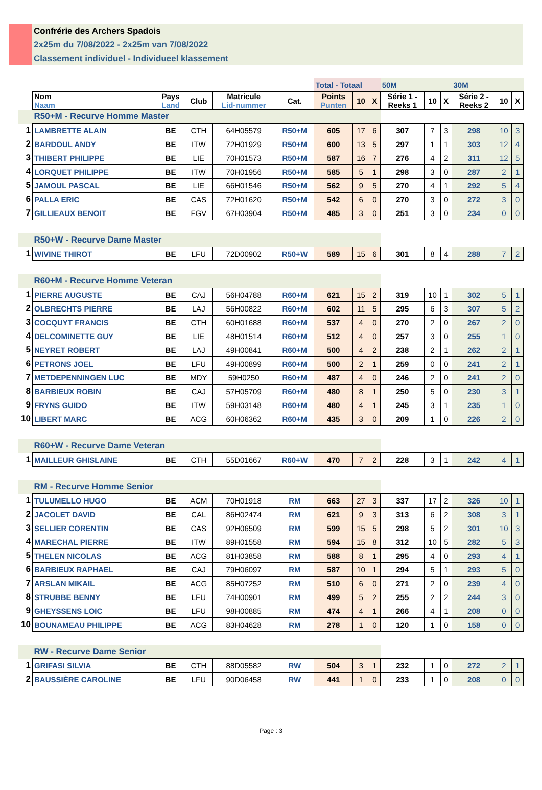Confrérie des Archers Spadois
2x25m du 7/08/2022 - 2x25m van 7/08/2022
Classement individuel - Individueel klassement
| | | | | | | Total - Totaal | | | 50M | | | 30M | | |
| | Nom Naam | Pays Land | Club | Matricule Lid-nummer | Cat. | Points Punten | 10 | X | Série 1 - Reeks 1 | 10 | X | Série 2 - Reeks 2 | 10 | X |
| | R50+M - Recurve Homme Master | | | | | | | | | | | | | |
| 1 | LAMBRETTE ALAIN | BE | CTH | 64H05579 | R50+M | 605 | 17 | 6 | 307 | 7 | 3 | 298 | 10 | 3 |
| 2 | BARDOUL ANDY | BE | ITW | 72H01929 | R50+M | 600 | 13 | 5 | 297 | 1 | 1 | 303 | 12 | 4 |
| 3 | THIBERT PHILIPPE | BE | LIE | 70H01573 | R50+M | 587 | 16 | 7 | 276 | 4 | 2 | 311 | 12 | 5 |
| 4 | LORQUET PHILIPPE | BE | ITW | 70H01956 | R50+M | 585 | 5 | 1 | 298 | 3 | 0 | 287 | 2 | 1 |
| 5 | JAMOUL PASCAL | BE | LIE | 66H01546 | R50+M | 562 | 9 | 5 | 270 | 4 | 1 | 292 | 5 | 4 |
| 6 | PALLA ERIC | BE | CAS | 72H01620 | R50+M | 542 | 6 | 0 | 270 | 3 | 0 | 272 | 3 | 0 |
| 7 | GILLIEAUX BENOIT | BE | FGV | 67H03904 | R50+M | 485 | 3 | 0 | 251 | 3 | 0 | 234 | 0 | 0 |
| | R50+W - Recurve Dame Master | | | | | | | | | | | | | |
| 1 | WIVINE THIROT | BE | LFU | 72D00902 | R50+W | 589 | 15 | 6 | 301 | 8 | 4 | 288 | 7 | 2 |
| | R60+M - Recurve Homme Veteran | | | | | | | | | | | | | |
| 1 | PIERRE AUGUSTE | BE | CAJ | 56H04788 | R60+M | 621 | 15 | 2 | 319 | 10 | 1 | 302 | 5 | 1 |
| 2 | OLBRECHTS PIERRE | BE | LAJ | 56H00822 | R60+M | 602 | 11 | 5 | 295 | 6 | 3 | 307 | 5 | 2 |
| 3 | COCQUYT FRANCIS | BE | CTH | 60H01688 | R60+M | 537 | 4 | 0 | 270 | 2 | 0 | 267 | 2 | 0 |
| 4 | DELCOMINETTE GUY | BE | LIE | 48H01514 | R60+M | 512 | 4 | 0 | 257 | 3 | 0 | 255 | 1 | 0 |
| 5 | NEYRET ROBERT | BE | LAJ | 49H00841 | R60+M | 500 | 4 | 2 | 238 | 2 | 1 | 262 | 2 | 1 |
| 6 | PETRONS JOEL | BE | LFU | 49H00899 | R60+M | 500 | 2 | 1 | 259 | 0 | 0 | 241 | 2 | 1 |
| 7 | METDEPENNINGEN LUC | BE | MDY | 59H0250 | R60+M | 487 | 4 | 0 | 246 | 2 | 0 | 241 | 2 | 0 |
| 8 | BARBIEUX ROBIN | BE | CAJ | 57H05709 | R60+M | 480 | 8 | 1 | 250 | 5 | 0 | 230 | 3 | 1 |
| 9 | FRYNS GUIDO | BE | ITW | 59H03148 | R60+M | 480 | 4 | 1 | 245 | 3 | 1 | 235 | 1 | 0 |
| 10 | LIBERT MARC | BE | ACG | 60H06362 | R60+M | 435 | 3 | 0 | 209 | 1 | 0 | 226 | 2 | 0 |
| | R60+W - Recurve Dame Veteran | | | | | | | | | | | | | |
| 1 | MAILLEUR GHISLAINE | BE | CTH | 55D01667 | R60+W | 470 | 7 | 2 | 228 | 3 | 1 | 242 | 4 | 1 |
| | RM - Recurve Homme Senior | | | | | | | | | | | | | |
| 1 | TULUMELLO HUGO | BE | ACM | 70H01918 | RM | 663 | 27 | 3 | 337 | 17 | 2 | 326 | 10 | 1 |
| 2 | JACOLET DAVID | BE | CAL | 86H02474 | RM | 621 | 9 | 3 | 313 | 6 | 2 | 308 | 3 | 1 |
| 3 | SELLIER CORENTIN | BE | CAS | 92H06509 | RM | 599 | 15 | 5 | 298 | 5 | 2 | 301 | 10 | 3 |
| 4 | MARECHAL PIERRE | BE | ITW | 89H01558 | RM | 594 | 15 | 8 | 312 | 10 | 5 | 282 | 5 | 3 |
| 5 | THELEN NICOLAS | BE | ACG | 81H03858 | RM | 588 | 8 | 1 | 295 | 4 | 0 | 293 | 4 | 1 |
| 6 | BARBIEUX RAPHAEL | BE | CAJ | 79H06097 | RM | 587 | 10 | 1 | 294 | 5 | 1 | 293 | 5 | 0 |
| 7 | ARSLAN MIKAIL | BE | ACG | 85H07252 | RM | 510 | 6 | 0 | 271 | 2 | 0 | 239 | 4 | 0 |
| 8 | STRUBBE BENNY | BE | LFU | 74H00901 | RM | 499 | 5 | 2 | 255 | 2 | 2 | 244 | 3 | 0 |
| 9 | GHEYSSENS LOIC | BE | LFU | 98H00885 | RM | 474 | 4 | 1 | 266 | 4 | 1 | 208 | 0 | 0 |
| 10 | BOUNAMEAU PHILIPPE | BE | ACG | 83H04628 | RM | 278 | 1 | 0 | 120 | 1 | 0 | 158 | 0 | 0 |
| | RW - Recurve Dame Senior | | | | | | | | | | | | | |
| 1 | GRIFASI SILVIA | BE | CTH | 88D05582 | RW | 504 | 3 | 1 | 232 | 1 | 0 | 272 | 2 | 1 |
| 2 | BAUSSIÈRE CAROLINE | BE | LFU | 90D06458 | RW | 441 | 1 | 0 | 233 | 1 | 0 | 208 | 0 | 0 |
Page : 3